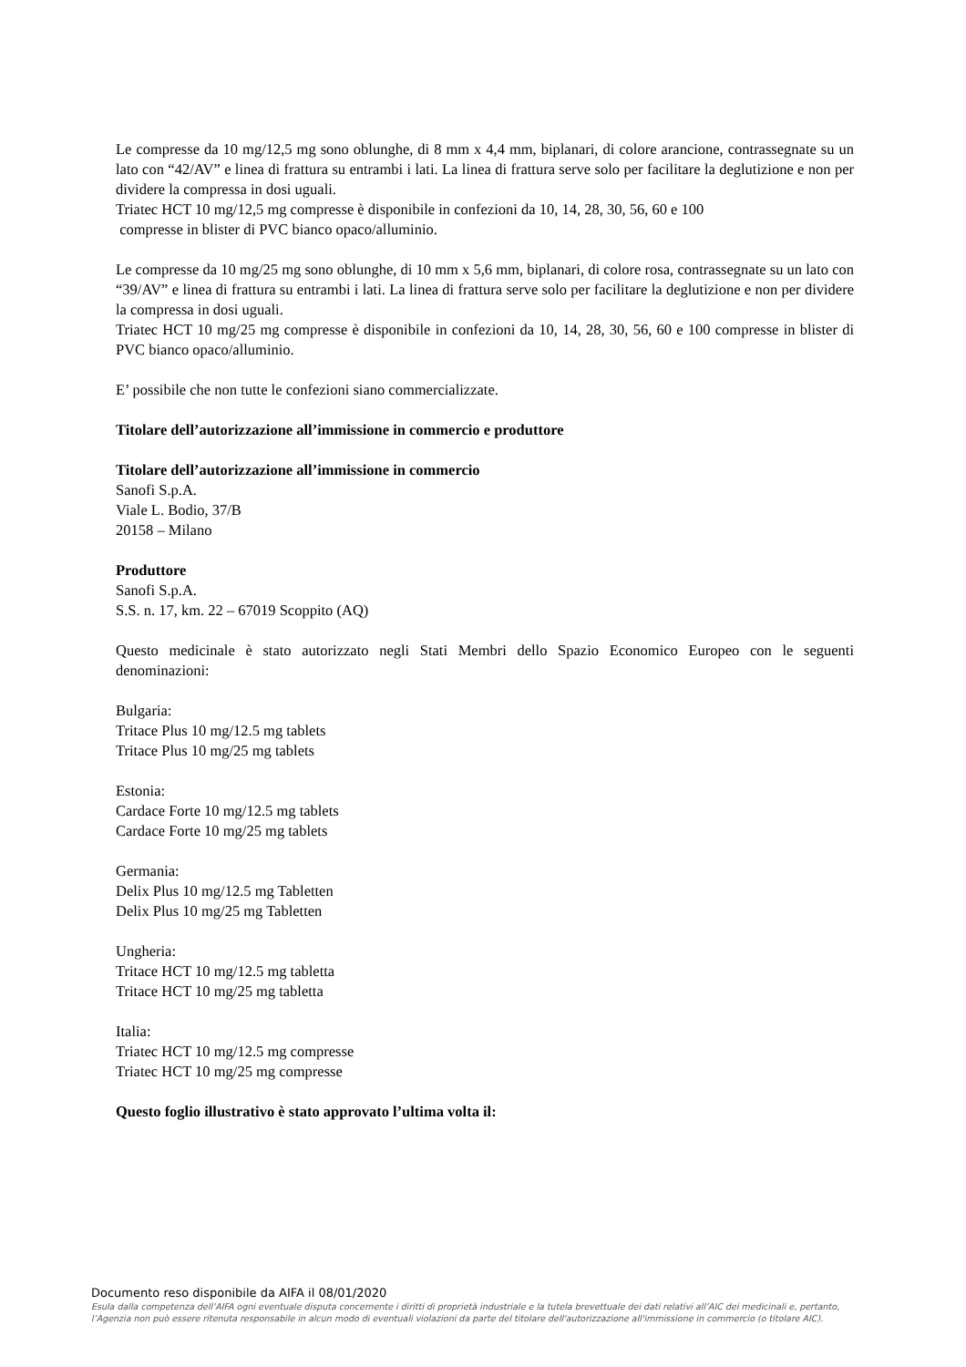Le compresse da 10 mg/12,5 mg sono oblunghe, di 8 mm x 4,4 mm, biplanari, di colore arancione, contrassegnate su un lato con “42/AV” e linea di frattura su entrambi i lati. La linea di frattura serve solo per facilitare la deglutizione e non per dividere la compressa in dosi uguali.
Triatec HCT 10 mg/12,5 mg compresse è disponibile in confezioni da 10, 14, 28, 30, 56, 60 e 100
compresse in blister di PVC bianco opaco/alluminio.
Le compresse da 10 mg/25 mg sono oblunghe, di 10 mm x 5,6 mm, biplanari, di colore rosa, contrassegnate su un lato con “39/AV” e linea di frattura su entrambi i lati. La linea di frattura serve solo per facilitare la deglutizione e non per dividere la compressa in dosi uguali.
Triatec HCT 10 mg/25 mg compresse è disponibile in confezioni da 10, 14, 28, 30, 56, 60 e 100 compresse in blister di PVC bianco opaco/alluminio.
E’ possibile che non tutte le confezioni siano commercializzate.
Titolare dell’autorizzazione all’immissione in commercio e produttore
Titolare dell’autorizzazione all’immissione in commercio
Sanofi S.p.A.
Viale L. Bodio, 37/B
20158 – Milano
Produttore
Sanofi S.p.A.
S.S. n. 17, km. 22 – 67019 Scoppito (AQ)
Questo medicinale è stato autorizzato negli Stati Membri dello Spazio Economico Europeo con le seguenti denominazioni:
Bulgaria:
Tritace Plus 10 mg/12.5 mg tablets
Tritace Plus 10 mg/25 mg tablets
Estonia:
Cardace Forte 10 mg/12.5 mg tablets
Cardace Forte 10 mg/25 mg tablets
Germania:
Delix Plus 10 mg/12.5 mg Tabletten
Delix Plus 10 mg/25 mg Tabletten
Ungheria:
Tritace HCT 10 mg/12.5 mg tabletta
Tritace HCT 10 mg/25 mg tabletta
Italia:
Triatec HCT 10 mg/12.5 mg compresse
Triatec HCT 10 mg/25 mg compresse
Questo foglio illustrativo è stato approvato l’ultima volta il:
Documento reso disponibile da AIFA il 08/01/2020
Esula dalla competenza dell’AIFA ogni eventuale disputa concernente i diritti di proprietà industriale e la tutela brevettuale dei dati relativi all’AIC dei medicinali e, pertanto, l’Agenzia non può essere ritenuta responsabile in alcun modo di eventuali violazioni da parte del titolare dell'autorizzazione all'immissione in commercio (o titolare AIC).